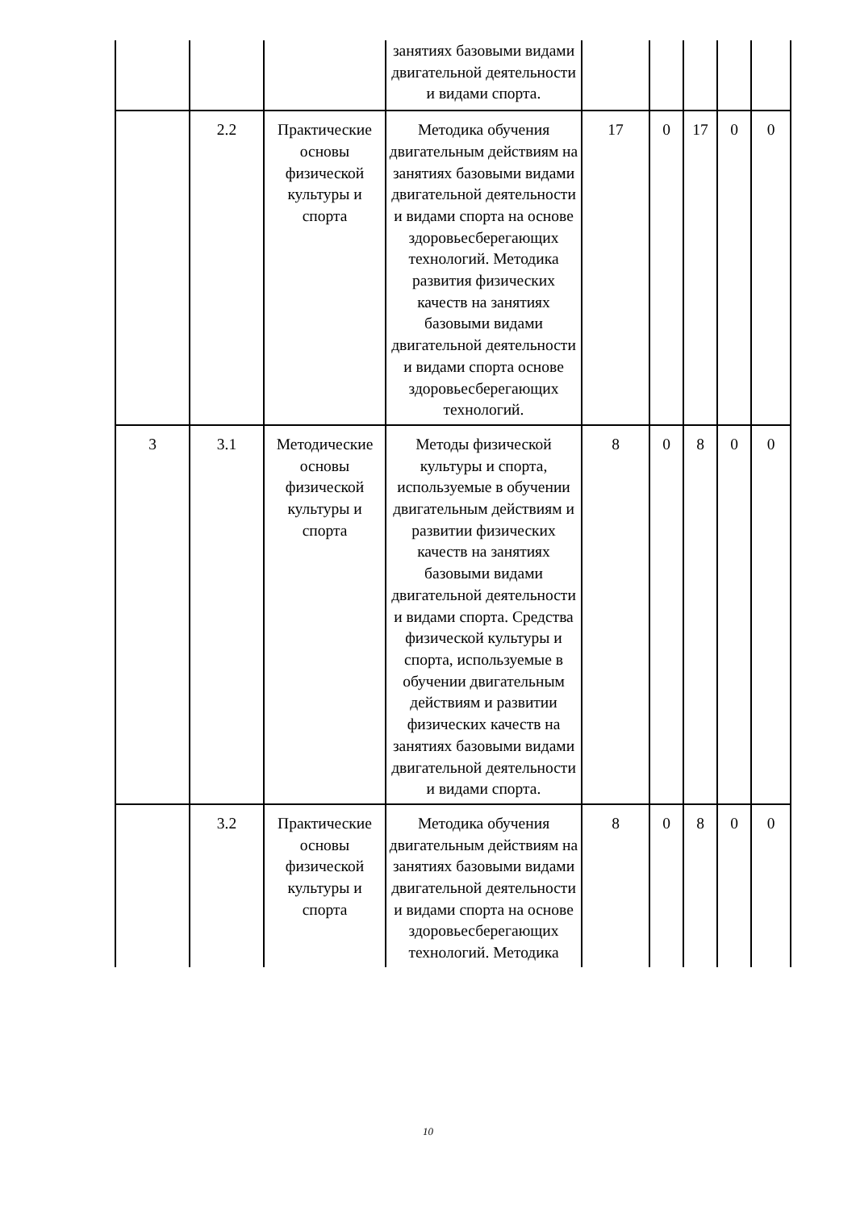| | | | занятиях базовыми видами двигательной деятельности и видами спорта. | | | | | |
| | 2.2 | Практические основы физической культуры и спорта | Методика обучения двигательным действиям на занятиях базовыми видами двигательной деятельности и видами спорта на основе здоровьесберегающих технологий. Методика развития физических качеств на занятиях базовыми видами двигательной деятельности и видами спорта основе здоровьесберегающих технологий. | 17 | 0 | 17 | 0 | 0 |
| 3 | 3.1 | Методические основы физической культуры и спорта | Методы физической культуры и спорта, используемые в обучении двигательным действиям и развитии физических качеств на занятиях базовыми видами двигательной деятельности и видами спорта. Средства физической культуры и спорта, используемые в обучении двигательным действиям и развитии физических качеств на занятиях базовыми видами двигательной деятельности и видами спорта. | 8 | 0 | 8 | 0 | 0 |
| | 3.2 | Практические основы физической культуры и спорта | Методика обучения двигательным действиям на занятиях базовыми видами двигательной деятельности и видами спорта на основе здоровьесберегающих технологий. Методика | 8 | 0 | 8 | 0 | 0 |
10